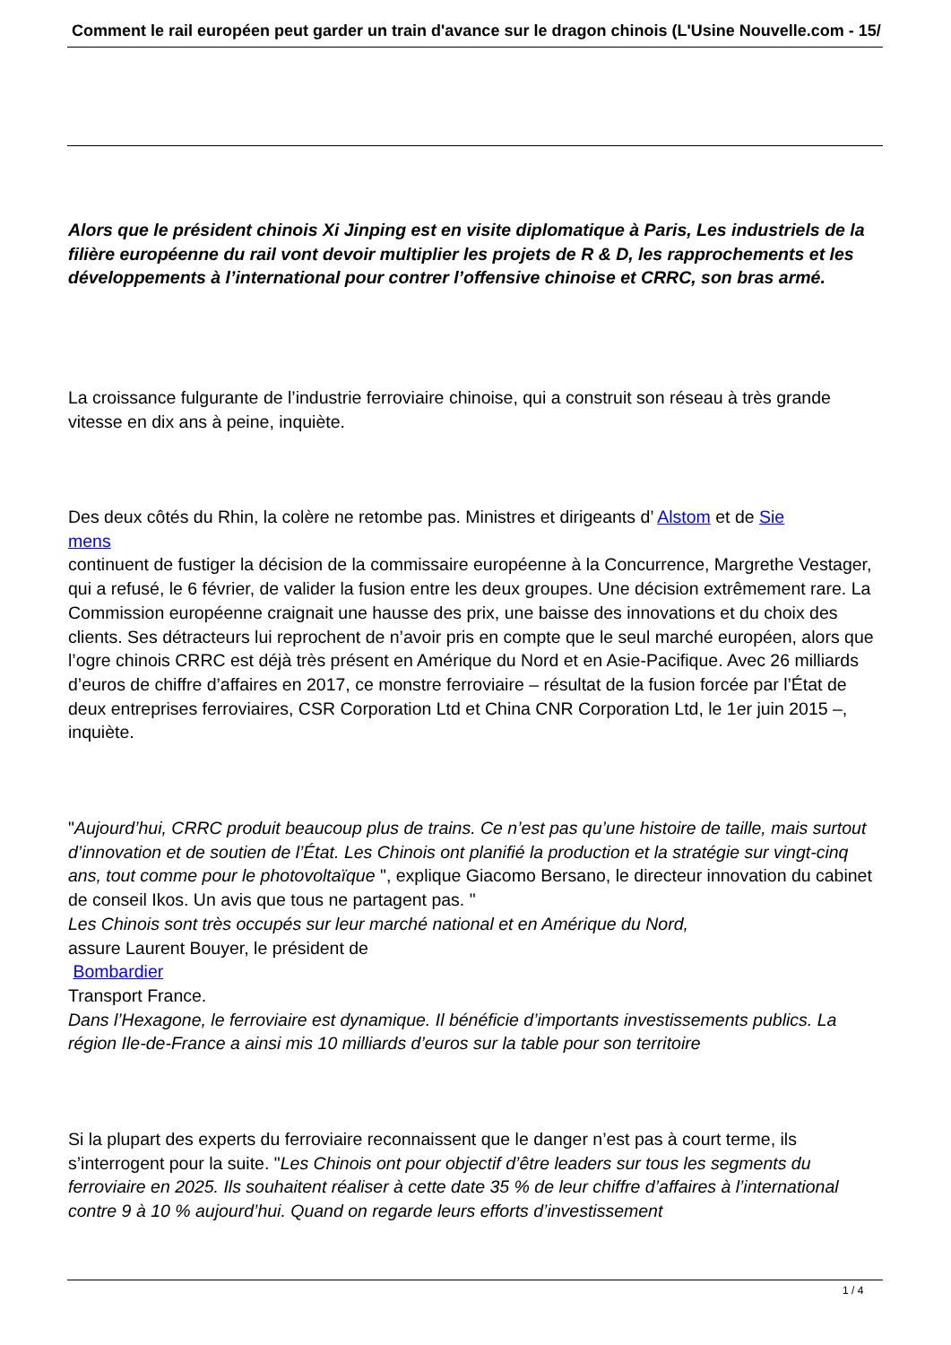Comment le rail européen peut garder un train d'avance sur le dragon chinois (L'Usine Nouvelle.com - 15/
Alors que le président chinois Xi Jinping est en visite diplomatique à Paris, Les industriels de la filière européenne du rail vont devoir multiplier les projets de R & D, les rapprochements et les développements à l’international pour contrer l’offensive chinoise et CRRC, son bras armé.
La croissance fulgurante de l’industrie ferroviaire chinoise, qui a construit son réseau à très grande vitesse en dix ans à peine, inquiète.
Des deux côtés du Rhin, la colère ne retombe pas. Ministres et dirigeants d’ Alstom et de Sie
mens
continuent de fustiger la décision de la commissaire européenne à la Concurrence, Margrethe Vestager, qui a refusé, le 6 février, de valider la fusion entre les deux groupes. Une décision extrêmement rare. La Commission européenne craignait une hausse des prix, une baisse des innovations et du choix des clients. Ses détracteurs lui reprochent de n’avoir pris en compte que le seul marché européen, alors que l’ogre chinois CRRC est déjà très présent en Amérique du Nord et en Asie-Pacifique. Avec 26 milliards d’euros de chiffre d’affaires en 2017, ce monstre ferroviaire – résultat de la fusion forcée par l’État de deux entreprises ferroviaires, CSR Corporation Ltd et China CNR Corporation Ltd, le 1er juin 2015 –, inquiète.
"Aujourd’hui, CRRC produit beaucoup plus de trains. Ce n’est pas qu’une histoire de taille, mais surtout d’innovation et de soutien de l’État. Les Chinois ont planifié la production et la stratégie sur vingt-cinq ans, tout comme pour le photovoltaïque ", explique Giacomo Bersano, le directeur innovation du cabinet de conseil Ikos. Un avis que tous ne partagent pas. "
Les Chinois sont très occupés sur leur marché national et en Amérique du Nord,
assure Laurent Bouyer, le président de
Bombardier
Transport France.
Dans l’Hexagone, le ferroviaire est dynamique. Il bénéficie d’importants investissements publics. La région Ile-de-France a ainsi mis 10 milliards d’euros sur la table pour son territoire
Si la plupart des experts du ferroviaire reconnaissent que le danger n’est pas à court terme, ils s’interrogent pour la suite. "Les Chinois ont pour objectif d’être leaders sur tous les segments du ferroviaire en 2025. Ils souhaitent réaliser à cette date 35 % de leur chiffre d’affaires à l’international contre 9 à 10 % aujourd’hui. Quand on regarde leurs efforts d’investissement
1 / 4